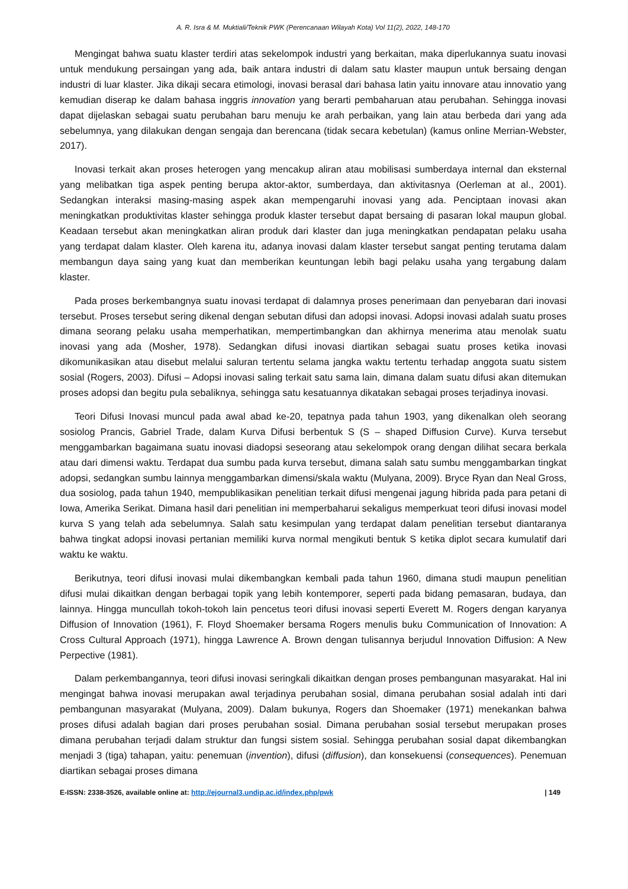A. R. Isra & M. Muktiali/Teknik PWK (Perencanaan Wilayah Kota) Vol 11(2), 2022, 148-170
Mengingat bahwa suatu klaster terdiri atas sekelompok industri yang berkaitan, maka diperlukannya suatu inovasi untuk mendukung persaingan yang ada, baik antara industri di dalam satu klaster maupun untuk bersaing dengan industri di luar klaster. Jika dikaji secara etimologi, inovasi berasal dari bahasa latin yaitu innovare atau innovatio yang kemudian diserap ke dalam bahasa inggris innovation yang berarti pembaharuan atau perubahan. Sehingga inovasi dapat dijelaskan sebagai suatu perubahan baru menuju ke arah perbaikan, yang lain atau berbeda dari yang ada sebelumnya, yang dilakukan dengan sengaja dan berencana (tidak secara kebetulan) (kamus online Merrian-Webster, 2017).
Inovasi terkait akan proses heterogen yang mencakup aliran atau mobilisasi sumberdaya internal dan eksternal yang melibatkan tiga aspek penting berupa aktor-aktor, sumberdaya, dan aktivitasnya (Oerleman at al., 2001). Sedangkan interaksi masing-masing aspek akan mempengaruhi inovasi yang ada. Penciptaan inovasi akan meningkatkan produktivitas klaster sehingga produk klaster tersebut dapat bersaing di pasaran lokal maupun global. Keadaan tersebut akan meningkatkan aliran produk dari klaster dan juga meningkatkan pendapatan pelaku usaha yang terdapat dalam klaster. Oleh karena itu, adanya inovasi dalam klaster tersebut sangat penting terutama dalam membangun daya saing yang kuat dan memberikan keuntungan lebih bagi pelaku usaha yang tergabung dalam klaster.
Pada proses berkembangnya suatu inovasi terdapat di dalamnya proses penerimaan dan penyebaran dari inovasi tersebut. Proses tersebut sering dikenal dengan sebutan difusi dan adopsi inovasi. Adopsi inovasi adalah suatu proses dimana seorang pelaku usaha memperhatikan, mempertimbangkan dan akhirnya menerima atau menolak suatu inovasi yang ada (Mosher, 1978). Sedangkan difusi inovasi diartikan sebagai suatu proses ketika inovasi dikomunikasikan atau disebut melalui saluran tertentu selama jangka waktu tertentu terhadap anggota suatu sistem sosial (Rogers, 2003). Difusi – Adopsi inovasi saling terkait satu sama lain, dimana dalam suatu difusi akan ditemukan proses adopsi dan begitu pula sebaliknya, sehingga satu kesatuannya dikatakan sebagai proses terjadinya inovasi.
Teori Difusi Inovasi muncul pada awal abad ke-20, tepatnya pada tahun 1903, yang dikenalkan oleh seorang sosiolog Prancis, Gabriel Trade, dalam Kurva Difusi berbentuk S (S – shaped Diffusion Curve). Kurva tersebut menggambarkan bagaimana suatu inovasi diadopsi seseorang atau sekelompok orang dengan dilihat secara berkala atau dari dimensi waktu. Terdapat dua sumbu pada kurva tersebut, dimana salah satu sumbu menggambarkan tingkat adopsi, sedangkan sumbu lainnya menggambarkan dimensi/skala waktu (Mulyana, 2009). Bryce Ryan dan Neal Gross, dua sosiolog, pada tahun 1940, mempublikasikan penelitian terkait difusi mengenai jagung hibrida pada para petani di Iowa, Amerika Serikat. Dimana hasil dari penelitian ini memperbaharui sekaligus memperkuat teori difusi inovasi model kurva S yang telah ada sebelumnya. Salah satu kesimpulan yang terdapat dalam penelitian tersebut diantaranya bahwa tingkat adopsi inovasi pertanian memiliki kurva normal mengikuti bentuk S ketika diplot secara kumulatif dari waktu ke waktu.
Berikutnya, teori difusi inovasi mulai dikembangkan kembali pada tahun 1960, dimana studi maupun penelitian difusi mulai dikaitkan dengan berbagai topik yang lebih kontemporer, seperti pada bidang pemasaran, budaya, dan lainnya. Hingga muncullah tokoh-tokoh lain pencetus teori difusi inovasi seperti Everett M. Rogers dengan karyanya Diffusion of Innovation (1961), F. Floyd Shoemaker bersama Rogers menulis buku Communication of Innovation: A Cross Cultural Approach (1971), hingga Lawrence A. Brown dengan tulisannya berjudul Innovation Diffusion: A New Perpective (1981).
Dalam perkembangannya, teori difusi inovasi seringkali dikaitkan dengan proses pembangunan masyarakat. Hal ini mengingat bahwa inovasi merupakan awal terjadinya perubahan sosial, dimana perubahan sosial adalah inti dari pembangunan masyarakat (Mulyana, 2009). Dalam bukunya, Rogers dan Shoemaker (1971) menekankan bahwa proses difusi adalah bagian dari proses perubahan sosial. Dimana perubahan sosial tersebut merupakan proses dimana perubahan terjadi dalam struktur dan fungsi sistem sosial. Sehingga perubahan sosial dapat dikembangkan menjadi 3 (tiga) tahapan, yaitu: penemuan (invention), difusi (diffusion), dan konsekuensi (consequences). Penemuan diartikan sebagai proses dimana
E-ISSN: 2338-3526, available online at: http://ejournal3.undip.ac.id/index.php/pwk | 149